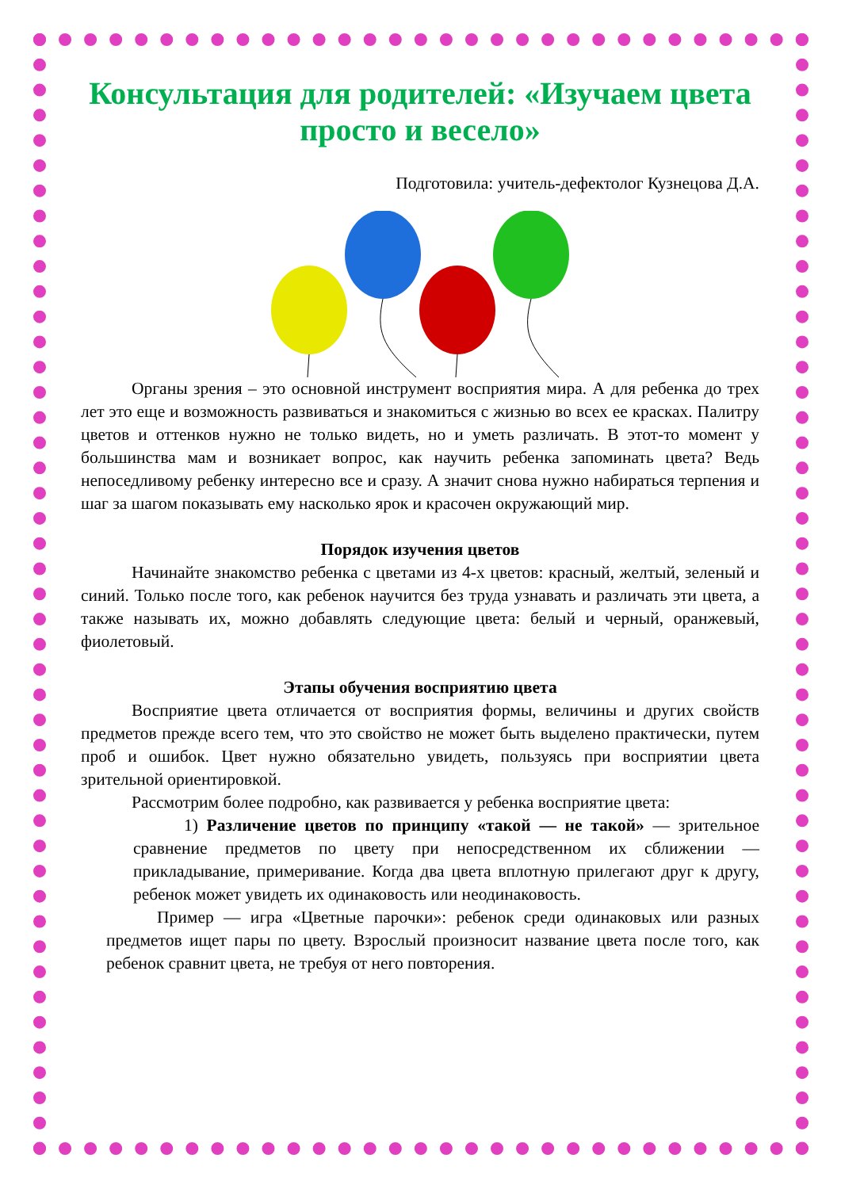Консультация для родителей: «Изучаем цвета просто и весело»
Подготовила: учитель-дефектолог Кузнецова Д.А.
Органы зрения – это основной инструмент восприятия мира. А для ребенка до трех лет это еще и возможность развиваться и знакомиться с жизнью во всех ее красках. Палитру цветов и оттенков нужно не только видеть, но и уметь различать. В этот-то момент у большинства мам и возникает вопрос, как научить ребенка запоминать цвета? Ведь непоседливому ребенку интересно все и сразу. А значит снова нужно набираться терпения и шаг за шагом показывать ему насколько ярок и красочен окружающий мир.
Порядок изучения цветов
Начинайте знакомство ребенка с цветами из 4-х цветов: красный, желтый, зеленый и синий. Только после того, как ребенок научится без труда узнавать и различать эти цвета, а также называть их, можно добавлять следующие цвета: белый и черный, оранжевый, фиолетовый.
Этапы обучения восприятию цвета
Восприятие цвета отличается от восприятия формы, величины и других свойств предметов прежде всего тем, что это свойство не может быть выделено практически, путем проб и ошибок. Цвет нужно обязательно увидеть, пользуясь при восприятии цвета зрительной ориентировкой.
Рассмотрим более подробно, как развивается у ребенка восприятие цвета:
1) Различение цветов по принципу «такой — не такой» — зрительное сравнение предметов по цвету при непосредственном их сближении — прикладывание, примеривание. Когда два цвета вплотную прилегают друг к другу, ребенок может увидеть их одинаковость или неодинаковость.
Пример — игра «Цветные парочки»: ребенок среди одинаковых или разных предметов ищет пары по цвету. Взрослый произносит название цвета после того, как ребенок сравнит цвета, не требуя от него повторения.